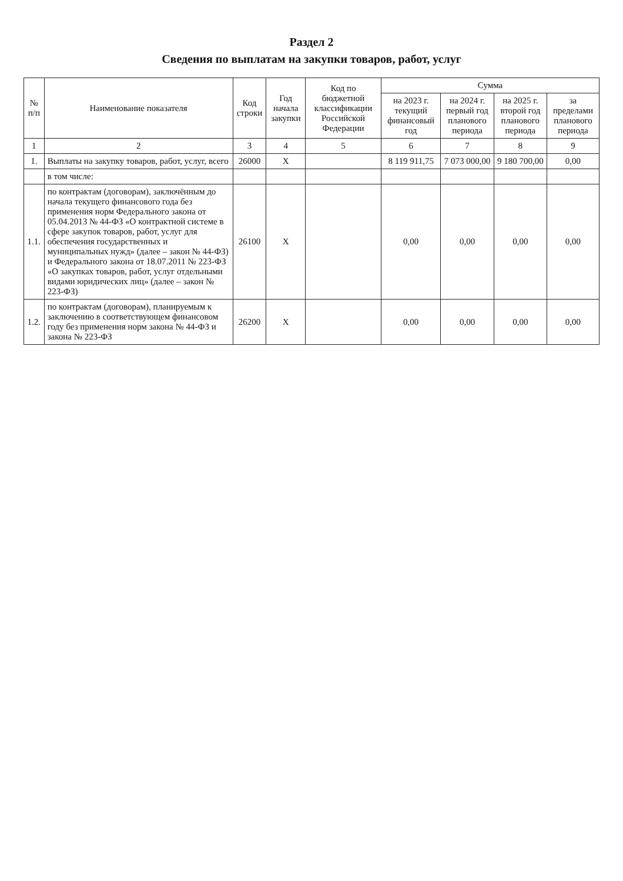Раздел 2
Сведения по выплатам на закупки товаров, работ, услуг
| № п/п | Наименование показателя | Код строки | Год начала закупки | Код по бюджетной классификации Российской Федерации | Сумма | | | |
| --- | --- | --- | --- | --- | --- | --- | --- | --- |
| | | | | | на 2023 г. текущий финансовый год | на 2024 г. первый год планового периода | на 2025 г. второй год планового периода | за пределами планового периода |
| 1 | 2 | 3 | 4 | 5 | 6 | 7 | 8 | 9 |
| 1. | Выплаты на закупку товаров, работ, услуг, всего | 26000 | X | | 8 119 911,75 | 7 073 000,00 | 9 180 700,00 | 0,00 |
| | в том числе: | | | | | | | |
| 1.1. | по контрактам (договорам), заключённым до начала текущего финансового года без применения норм Федерального закона от 05.04.2013 № 44-ФЗ «О контрактной системе в сфере закупок товаров, работ, услуг для обеспечения государственных и муниципальных нужд» (далее – закон № 44-ФЗ) и Федерального закона от 18.07.2011 № 223-ФЗ «О закупках товаров, работ, услуг отдельными видами юридических лиц» (далее – закон № 223-ФЗ) | 26100 | X | | 0,00 | 0,00 | 0,00 | 0,00 |
| 1.2. | по контрактам (договорам), планируемым к заключению в соответствующем финансовом году без применения норм закона № 44-ФЗ и закона № 223-ФЗ | 26200 | X | | 0,00 | 0,00 | 0,00 | 0,00 |